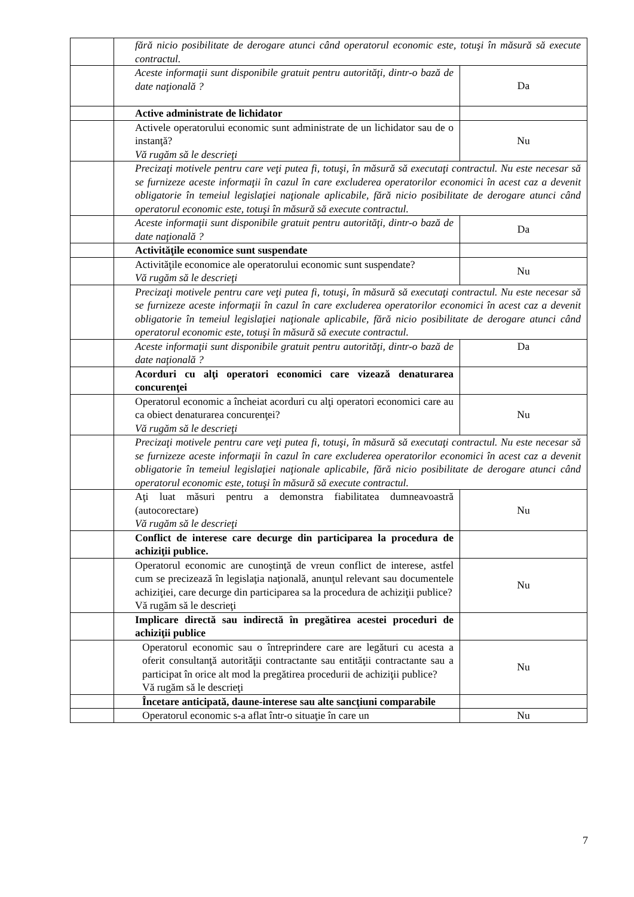| | fără nicio posibilitate de derogare atunci când operatorul economic este, totuşi în măsură să execute contractul. | |
| | Aceste informaţii sunt disponibile gratuit pentru autorităţi, dintr-o bază de date naţională ? | Da |
| | Active administrate de lichidator | |
| | Activele operatorului economic sunt administrate de un lichidator sau de o instanţă? Vă rugăm să le descrieţi | Nu |
| | Precizaţi motivele pentru care veţi putea fi, totuşi, în măsură să executaţi contractul. Nu este necesar să se furnizeze aceste informaţii în cazul în care excluderea operatorilor economici în acest caz a devenit obligatorie în temeiul legislaţiei naţionale aplicabile, fără nicio posibilitate de derogare atunci când operatorul economic este, totuşi în măsură să execute contractul. | |
| | Aceste informaţii sunt disponibile gratuit pentru autorităţi, dintr-o bază de date naţională ? | Da |
| | Activităţile economice sunt suspendate | |
| | Activităţile economice ale operatorului economic sunt suspendate? Vă rugăm să le descrieţi | Nu |
| | Precizaţi motivele pentru care veţi putea fi, totuşi, în măsură să executaţi contractul. Nu este necesar să se furnizeze aceste informaţii în cazul în care excluderea operatorilor economici în acest caz a devenit obligatorie în temeiul legislaţiei naţionale aplicabile, fără nicio posibilitate de derogare atunci când operatorul economic este, totuşi în măsură să execute contractul. | |
| | Aceste informaţii sunt disponibile gratuit pentru autorităţi, dintr-o bază de date naţională ? | Da |
| | Acorduri cu alţi operatori economici care vizează denaturarea concurenţei | |
| | Operatorul economic a încheiat acorduri cu alţi operatori economici care au ca obiect denaturarea concurenţei? Vă rugăm să le descrieţi | Nu |
| | Precizaţi motivele pentru care veţi putea fi, totuşi, în măsură să executaţi contractul. Nu este necesar să se furnizeze aceste informaţii în cazul în care excluderea operatorilor economici în acest caz a devenit obligatorie în temeiul legislaţiei naţionale aplicabile, fără nicio posibilitate de derogare atunci când operatorul economic este, totuşi în măsură să execute contractul. | |
| | Aţi luat măsuri pentru a demonstra fiabilitatea dumneavoastră (autocorectare) Vă rugăm să le descrieţi | Nu |
| | Conflict de interese care decurge din participarea la procedura de achiziţii publice. | |
| | Operatorul economic are cunoştinţă de vreun conflict de interese, astfel cum se precizează în legislaţia naţională, anunţul relevant sau documentele achiziţiei, care decurge din participarea sa la procedura de achiziţii publice? Vă rugăm să le descrieţi | Nu |
| | Implicare directă sau indirectă în pregătirea acestei proceduri de achiziţii publice | |
| | Operatorul economic sau o întreprindere care are legături cu acesta a oferit consultanţă autorităţii contractante sau entităţii contractante sau a participat în orice alt mod la pregătirea procedurii de achiziţii publice? Vă rugăm să le descrieţi | Nu |
| | Încetare anticipată, daune-interese sau alte sancţiuni comparabile | |
| | Operatorul economic s-a aflat într-o situaţie în care un | Nu |
7